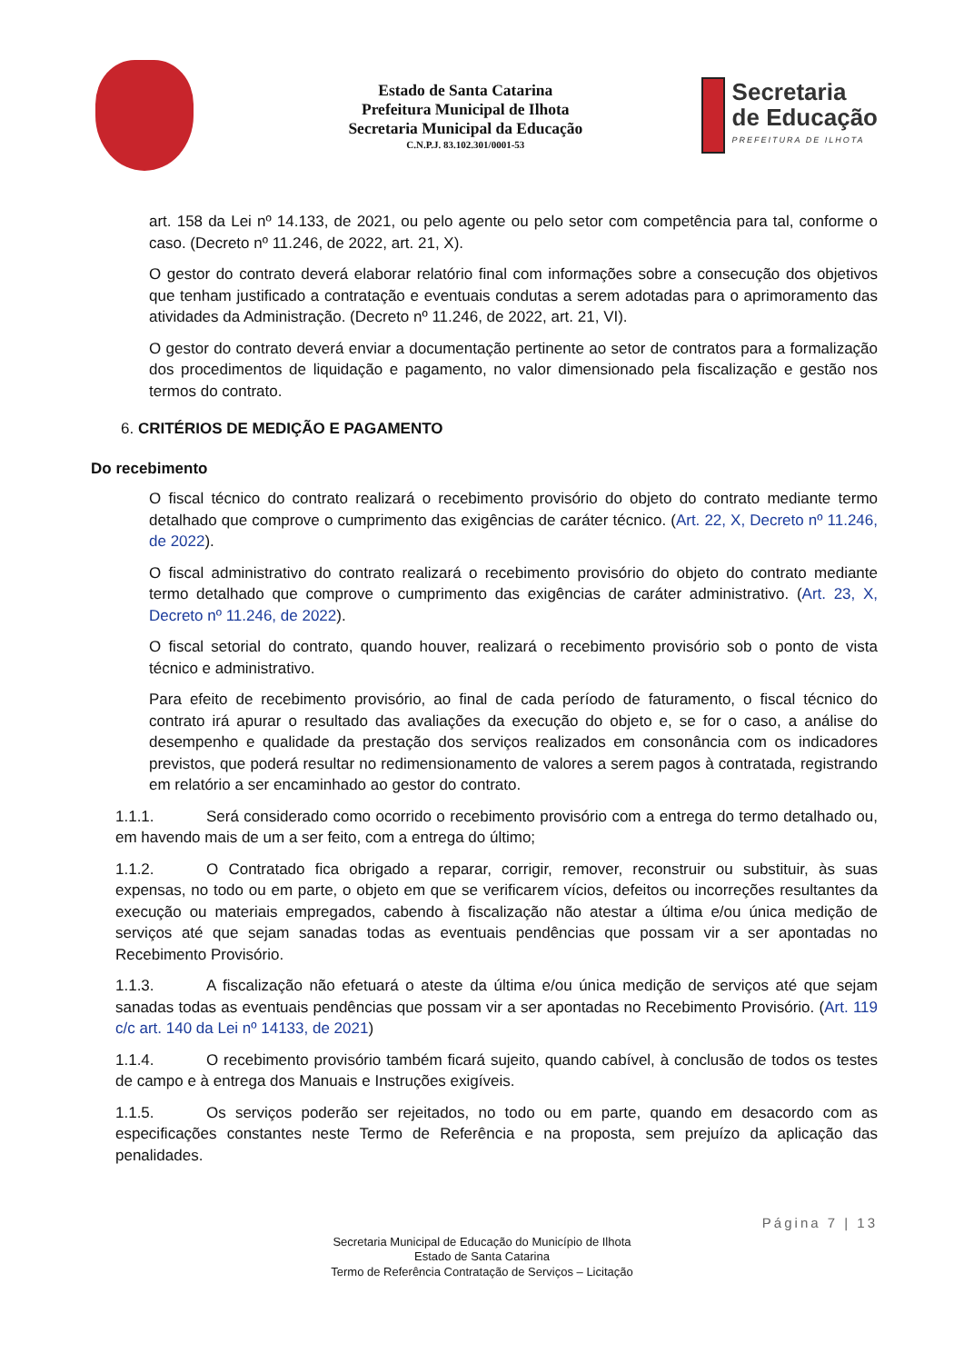Estado de Santa Catarina
Prefeitura Municipal de Ilhota
Secretaria Municipal da Educação
C.N.P.J. 83.102.301/0001-53
Secretaria
de Educação
PREFEITURA DE ILHOTA
art. 158 da Lei nº 14.133, de 2021, ou pelo agente ou pelo setor com competência para tal, conforme o caso. (Decreto nº 11.246, de 2022, art. 21, X).
O gestor do contrato deverá elaborar relatório final com informações sobre a consecução dos objetivos que tenham justificado a contratação e eventuais condutas a serem adotadas para o aprimoramento das atividades da Administração. (Decreto nº 11.246, de 2022, art. 21, VI).
O gestor do contrato deverá enviar a documentação pertinente ao setor de contratos para a formalização dos procedimentos de liquidação e pagamento, no valor dimensionado pela fiscalização e gestão nos termos do contrato.
6. CRITÉRIOS DE MEDIÇÃO E PAGAMENTO
Do recebimento
O fiscal técnico do contrato realizará o recebimento provisório do objeto do contrato mediante termo detalhado que comprove o cumprimento das exigências de caráter técnico. (Art. 22, X, Decreto nº 11.246, de 2022).
O fiscal administrativo do contrato realizará o recebimento provisório do objeto do contrato mediante termo detalhado que comprove o cumprimento das exigências de caráter administrativo. (Art. 23, X, Decreto nº 11.246, de 2022).
O fiscal setorial do contrato, quando houver, realizará o recebimento provisório sob o ponto de vista técnico e administrativo.
Para efeito de recebimento provisório, ao final de cada período de faturamento, o fiscal técnico do contrato irá apurar o resultado das avaliações da execução do objeto e, se for o caso, a análise do desempenho e qualidade da prestação dos serviços realizados em consonância com os indicadores previstos, que poderá resultar no redimensionamento de valores a serem pagos à contratada, registrando em relatório a ser encaminhado ao gestor do contrato.
1.1.1. Será considerado como ocorrido o recebimento provisório com a entrega do termo detalhado ou, em havendo mais de um a ser feito, com a entrega do último;
1.1.2. O Contratado fica obrigado a reparar, corrigir, remover, reconstruir ou substituir, às suas expensas, no todo ou em parte, o objeto em que se verificarem vícios, defeitos ou incorreções resultantes da execução ou materiais empregados, cabendo à fiscalização não atestar a última e/ou única medição de serviços até que sejam sanadas todas as eventuais pendências que possam vir a ser apontadas no Recebimento Provisório.
1.1.3. A fiscalização não efetuará o ateste da última e/ou única medição de serviços até que sejam sanadas todas as eventuais pendências que possam vir a ser apontadas no Recebimento Provisório. (Art. 119 c/c art. 140 da Lei nº 14133, de 2021)
1.1.4. O recebimento provisório também ficará sujeito, quando cabível, à conclusão de todos os testes de campo e à entrega dos Manuais e Instruções exigíveis.
1.1.5. Os serviços poderão ser rejeitados, no todo ou em parte, quando em desacordo com as especificações constantes neste Termo de Referência e na proposta, sem prejuízo da aplicação das penalidades.
Página 7 | 13
Secretaria Municipal de Educação do Município de Ilhota
Estado de Santa Catarina
Termo de Referência Contratação de Serviços – Licitação